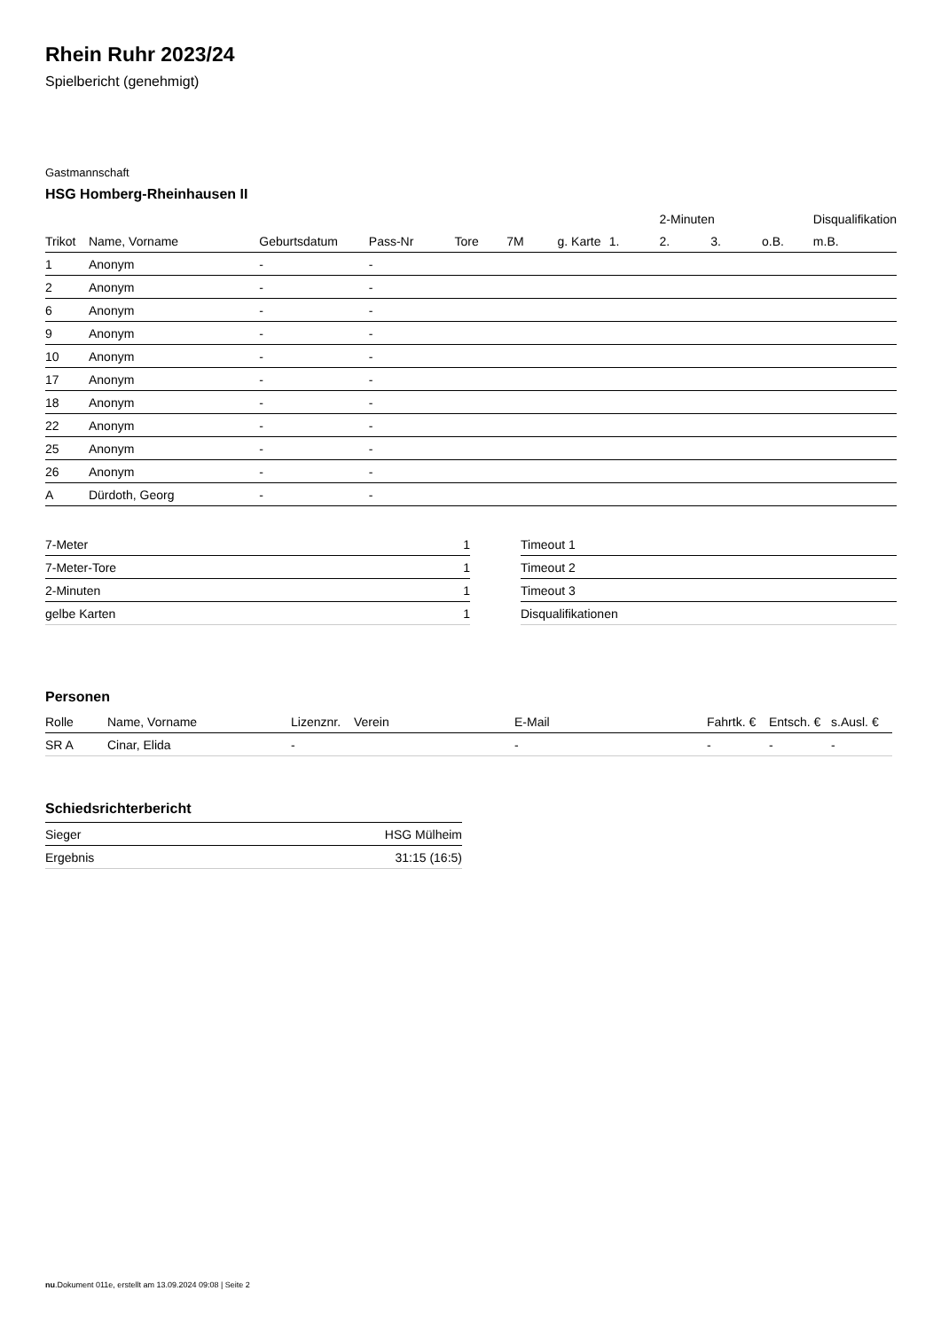Rhein Ruhr 2023/24
Spielbericht (genehmigt)
Gastmannschaft
HSG Homberg-Rheinhausen II
| | | | | | | | | 2-Minuten | | | Disqualifikation |
| --- | --- | --- | --- | --- | --- | --- | --- | --- | --- | --- | --- |
| Trikot | Name, Vorname | Geburtsdatum | Pass-Nr | Tore | 7M | g. Karte | 1. | 2. | 3. | o.B. | m.B. |
| 1 | Anonym | - | - | | | | | | | | |
| 2 | Anonym | - | - | | | | | | | | |
| 6 | Anonym | - | - | | | | | | | | |
| 9 | Anonym | - | - | | | | | | | | |
| 10 | Anonym | - | - | | | | | | | | |
| 17 | Anonym | - | - | | | | | | | | |
| 18 | Anonym | - | - | | | | | | | | |
| 22 | Anonym | - | - | | | | | | | | |
| 25 | Anonym | - | - | | | | | | | | |
| 26 | Anonym | - | - | | | | | | | | |
| A | Dürdoth, Georg | - | - | | | | | | | | |
| 7-Meter | 1 |
| 7-Meter-Tore | 1 |
| 2-Minuten | 1 |
| gelbe Karten | 1 |
| Timeout 1 |
| Timeout 2 |
| Timeout 3 |
| Disqualifikationen |
Personen
| Rolle | Name, Vorname | Lizenznr. | Verein | E-Mail | Fahrtk. € | Entsch. € | s.Ausl. € |
| --- | --- | --- | --- | --- | --- | --- | --- |
| SR A | Cinar, Elida | - | | - | - | - | - |
Schiedsrichterbericht
| Sieger | HSG Mülheim |
| Ergebnis | 31:15 (16:5) |
nu.Dokument 011e, erstellt am 13.09.2024 09:08 | Seite 2